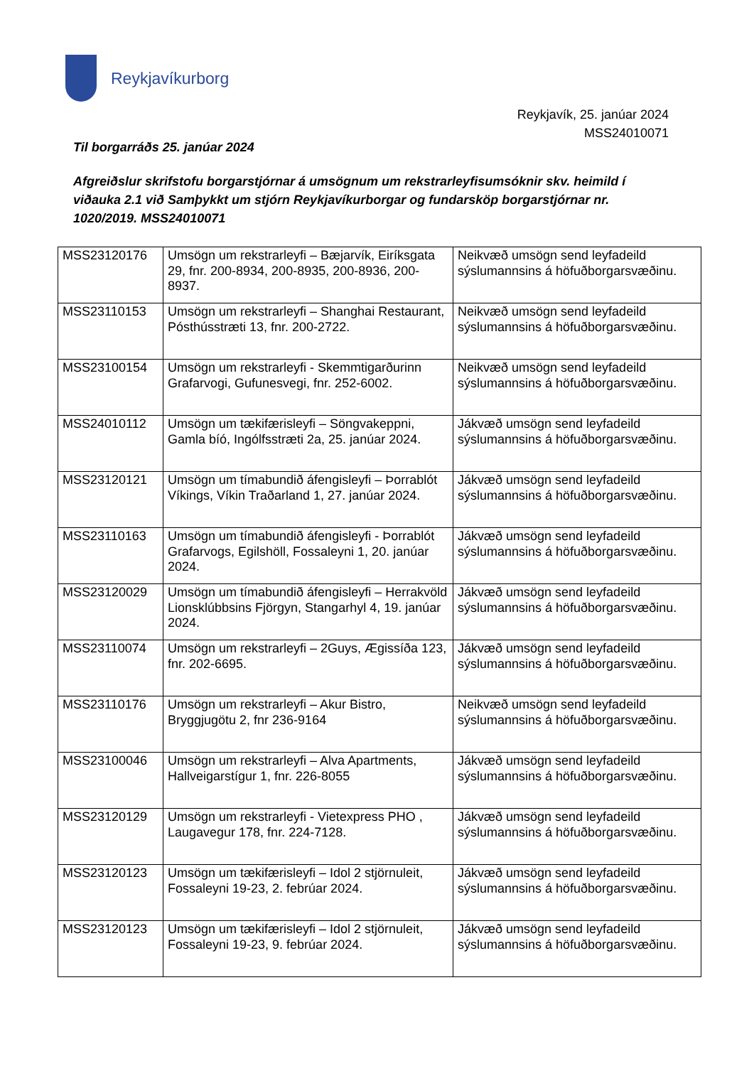Reykjavíkurborg
Reykjavík, 25. janúar 2024
MSS24010071
Til borgarráðs 25. janúar 2024
Afgreiðslur skrifstofu borgarstjórnar á umsögnum um rekstrarleyfisumsóknir skv. heimild í viðauka 2.1 við Samþykkt um stjórn Reykjavíkurborgar og fundarsköp borgarstjórnar nr. 1020/2019. MSS24010071
| MSS23120176 | Umsögn um rekstrarleyfi – Bæjarvík, Eiríksgata 29, fnr. 200-8934, 200-8935, 200-8936, 200-8937. | Neikvæð umsögn send leyfadeild sýslumannsins á höfuðborgarsvæðinu. |
| MSS23110153 | Umsögn um rekstrarleyfi – Shanghai Restaurant, Pósthússtræti 13, fnr. 200-2722. | Neikvæð umsögn send leyfadeild sýslumannsins á höfuðborgarsvæðinu. |
| MSS23100154 | Umsögn um rekstrarleyfi - Skemmtigarðurinn Grafarvogi, Gufunesvegi, fnr. 252-6002. | Neikvæð umsögn send leyfadeild sýslumannsins á höfuðborgarsvæðinu. |
| MSS24010112 | Umsögn um tækifærisleyfi – Söngvakeppni, Gamla bíó, Ingólfsstræti 2a, 25. janúar 2024. | Jákvæð umsögn send leyfadeild sýslumannsins á höfuðborgarsvæðinu. |
| MSS23120121 | Umsögn um tímabundið áfengisleyfi – Þorrablót Víkings, Víkin Traðarland 1, 27. janúar 2024. | Jákvæð umsögn send leyfadeild sýslumannsins á höfuðborgarsvæðinu. |
| MSS23110163 | Umsögn um tímabundið áfengisleyfi - Þorrablót Grafarvogs, Egilshöll, Fossaleyni 1, 20. janúar 2024. | Jákvæð umsögn send leyfadeild sýslumannsins á höfuðborgarsvæðinu. |
| MSS23120029 | Umsögn um tímabundið áfengisleyfi – Herrakvöld Lionsklúbbsins Fjörgyn, Stangarhyl 4, 19. janúar 2024. | Jákvæð umsögn send leyfadeild sýslumannsins á höfuðborgarsvæðinu. |
| MSS23110074 | Umsögn um rekstrarleyfi – 2Guys, Ægissíða 123, fnr. 202-6695. | Jákvæð umsögn send leyfadeild sýslumannsins á höfuðborgarsvæðinu. |
| MSS23110176 | Umsögn um rekstrarleyfi – Akur Bistro, Bryggjugötu 2, fnr 236-9164 | Neikvæð umsögn send leyfadeild sýslumannsins á höfuðborgarsvæðinu. |
| MSS23100046 | Umsögn um rekstrarleyfi – Alva Apartments, Hallveigarstígur 1, fnr. 226-8055 | Jákvæð umsögn send leyfadeild sýslumannsins á höfuðborgarsvæðinu. |
| MSS23120129 | Umsögn um rekstrarleyfi - Vietexpress PHO , Laugavegur 178, fnr. 224-7128. | Jákvæð umsögn send leyfadeild sýslumannsins á höfuðborgarsvæðinu. |
| MSS23120123 | Umsögn um tækifærisleyfi – Idol 2 stjörnuleit, Fossaleyni 19-23, 2. febrúar 2024. | Jákvæð umsögn send leyfadeild sýslumannsins á höfuðborgarsvæðinu. |
| MSS23120123 | Umsögn um tækifærisleyfi – Idol 2 stjörnuleit, Fossaleyni 19-23, 9. febrúar 2024. | Jákvæð umsögn send leyfadeild sýslumannsins á höfuðborgarsvæðinu. |